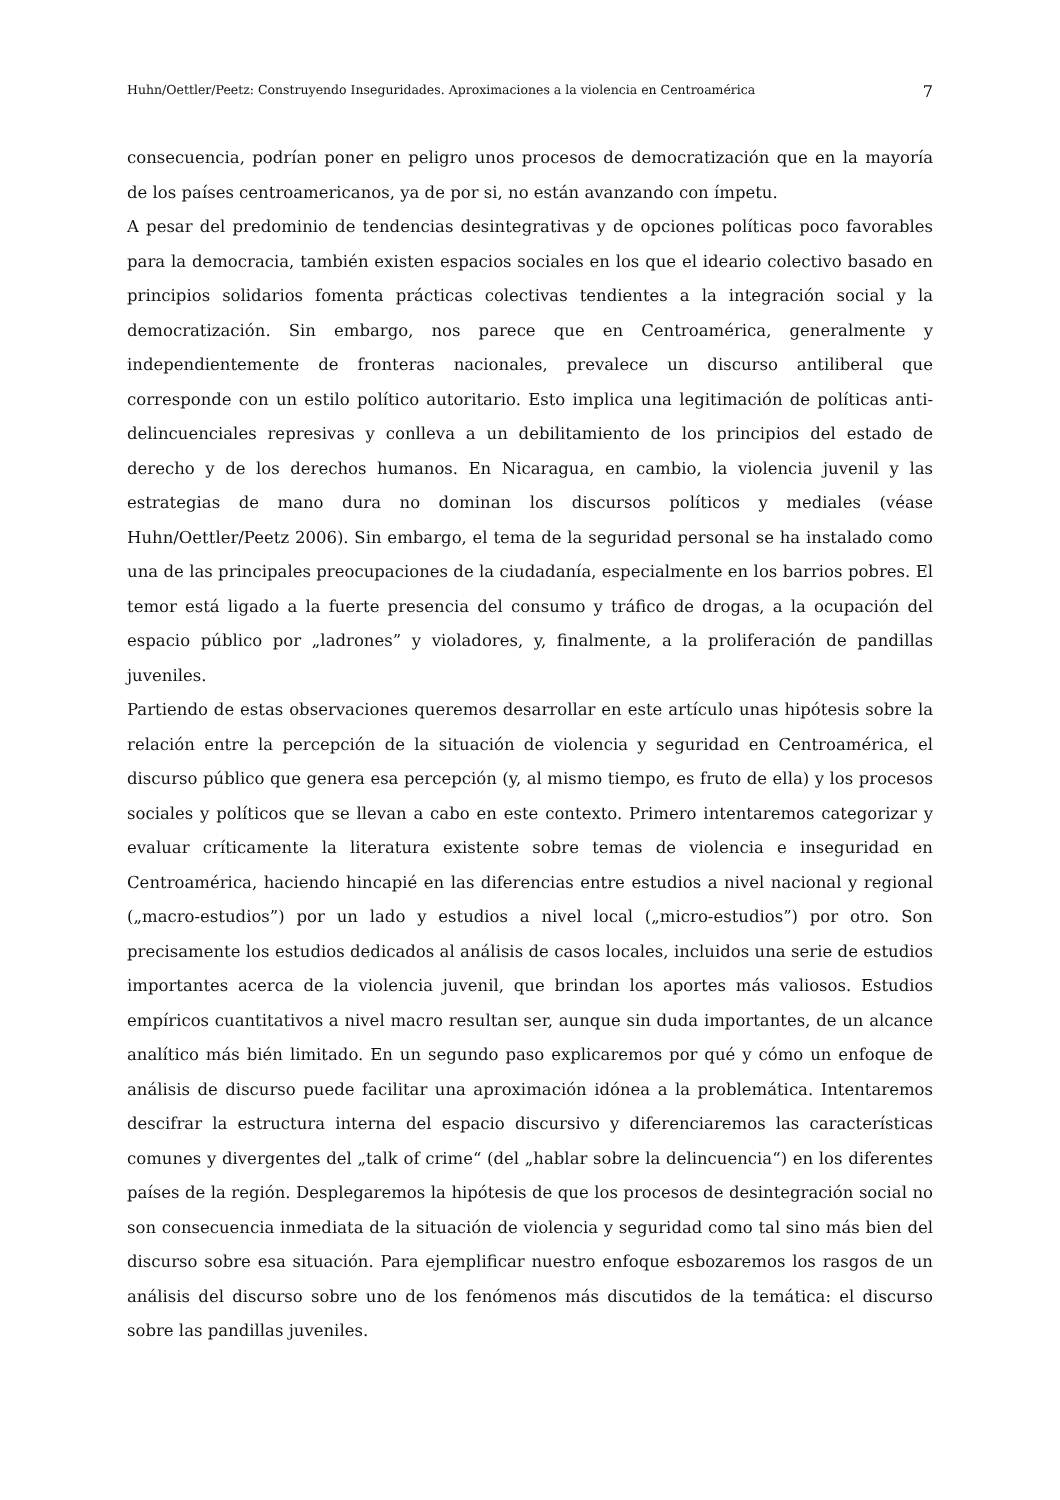Huhn/Oettler/Peetz: Construyendo Inseguridades. Aproximaciones a la violencia en Centroamérica 7
consecuencia, podrían poner en peligro unos procesos de democratización que en la mayoría de los países centroamericanos, ya de por si, no están avanzando con ímpetu.
A pesar del predominio de tendencias desintegrativas y de opciones políticas poco favorables para la democracia, también existen espacios sociales en los que el ideario colectivo basado en principios solidarios fomenta prácticas colectivas tendientes a la integración social y la democratización. Sin embargo, nos parece que en Centroamérica, generalmente y independientemente de fronteras nacionales, prevalece un discurso antiliberal que corresponde con un estilo político autoritario. Esto implica una legitimación de políticas anti-delincuenciales represivas y conlleva a un debilitamiento de los principios del estado de derecho y de los derechos humanos. En Nicaragua, en cambio, la violencia juvenil y las estrategias de mano dura no dominan los discursos políticos y mediales (véase Huhn/Oettler/Peetz 2006). Sin embargo, el tema de la seguridad personal se ha instalado como una de las principales preocupaciones de la ciudadanía, especialmente en los barrios pobres. El temor está ligado a la fuerte presencia del consumo y tráfico de drogas, a la ocupación del espacio público por „ladrones” y violadores, y, finalmente, a la proliferación de pandillas juveniles.
Partiendo de estas observaciones queremos desarrollar en este artículo unas hipótesis sobre la relación entre la percepción de la situación de violencia y seguridad en Centroamérica, el discurso público que genera esa percepción (y, al mismo tiempo, es fruto de ella) y los procesos sociales y políticos que se llevan a cabo en este contexto. Primero intentaremos categorizar y evaluar críticamente la literatura existente sobre temas de violencia e inseguridad en Centroamérica, haciendo hincapié en las diferencias entre estudios a nivel nacional y regional („macro-estudios”) por un lado y estudios a nivel local („micro-estudios”) por otro. Son precisamente los estudios dedicados al análisis de casos locales, incluidos una serie de estudios importantes acerca de la violencia juvenil, que brindan los aportes más valiosos. Estudios empíricos cuantitativos a nivel macro resultan ser, aunque sin duda importantes, de un alcance analítico más bién limitado. En un segundo paso explicaremos por qué y cómo un enfoque de análisis de discurso puede facilitar una aproximación idónea a la problemática. Intentaremos descifrar la estructura interna del espacio discursivo y diferenciaremos las características comunes y divergentes del „talk of crime“ (del „hablar sobre la delincuencia“) en los diferentes países de la región. Desplegaremos la hipótesis de que los procesos de desintegración social no son consecuencia inmediata de la situación de violencia y seguridad como tal sino más bien del discurso sobre esa situación. Para ejemplificar nuestro enfoque esbozaremos los rasgos de un análisis del discurso sobre uno de los fenómenos más discutidos de la temática: el discurso sobre las pandillas juveniles.